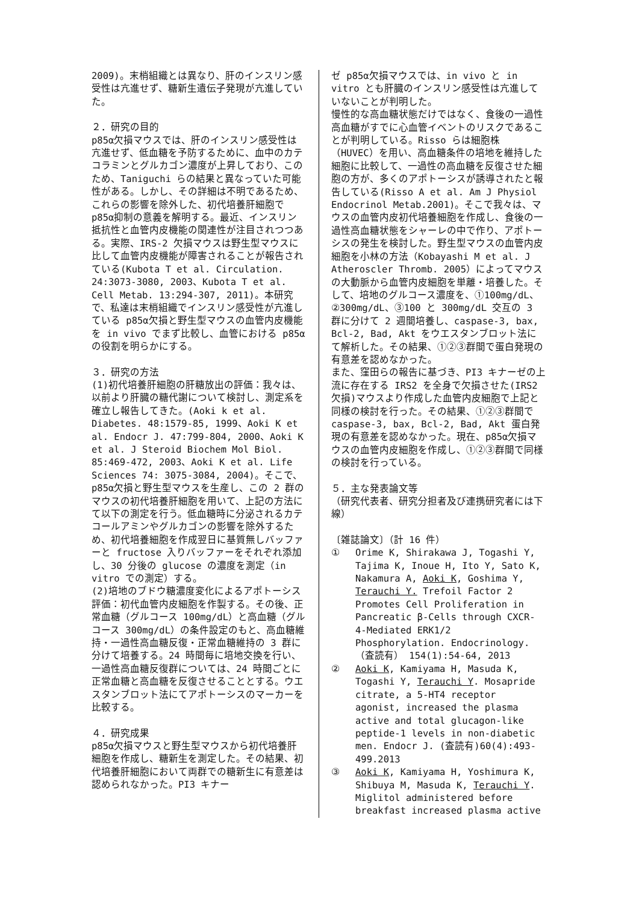2009)。末梢組織とは異なり、肝のインスリン感受性は亢進せず、糖新生遺伝子発現が亢進していた。
２．研究の目的
p85α欠損マウスでは、肝のインスリン感受性は亢進せず、低血糖を予防するために、血中のカテコラミンとグルカゴン濃度が上昇しており、このため、Taniguchi らの結果と異なっていた可能性がある。しかし、その詳細は不明であるため、これらの影響を除外した、初代培養肝細胞で p85α抑制の意義を解明する。最近、インスリン抵抗性と血管内皮機能の関連性が注目されつつある。実際、IRS-2 欠損マウスは野生型マウスに比して血管内皮機能が障害されることが報告されている(Kubota T et al. Circulation. 24:3073-3080, 2003、Kubota T et al. Cell Metab. 13:294-307, 2011)。本研究で、私達は末梢組織でインスリン感受性が亢進している p85α欠損と野生型マウスの血管内皮機能を in vivo でまず比較し、血管における p85αの役割を明らかにする。
３．研究の方法
(1)初代培養肝細胞の肝糖放出の評価：我々は、以前より肝臓の糖代謝について検討し、測定系を確立し報告してきた。(Aoki k et al. Diabetes. 48:1579-85, 1999、Aoki K et al. Endocr J. 47:799-804, 2000、Aoki K et al. J Steroid Biochem Mol Biol. 85:469-472, 2003、Aoki K et al. Life Sciences 74: 3075-3084, 2004)。そこで、p85α欠損と野生型マウスを生産し、この 2 群のマウスの初代培養肝細胞を用いて、上記の方法にて以下の測定を行う。低血糖時に分泌されるカテコールアミンやグルカゴンの影響を除外するため、初代培養細胞を作成翌日に基質無しバッファーと fructose 入りバッファーをそれぞれ添加し、30 分後の glucose の濃度を測定（in vitro での測定）する。
(2)培地のブドウ糖濃度変化によるアポトーシス評価：初代血管内皮細胞を作製する。その後、正常血糖（グルコース 100mg/dL）と高血糖（グルコース 300mg/dL）の条件設定のもと、高血糖維持・一過性高血糖反復・正常血糖維持の 3 群に分けて培養する。24 時間毎に培地交換を行い、一過性高血糖反復群については、24 時間ごとに正常血糖と高血糖を反復させることとする。ウエスタンブロット法にてアポトーシスのマーカーを比較する。
４．研究成果
p85α欠損マウスと野生型マウスから初代培養肝細胞を作成し、糖新生を測定した。その結果、初代培養肝細胞において両群での糖新生に有意差は認められなかった。PI3 キナー
ゼ p85α欠損マウスでは、in vivo と in vitro とも肝臓のインスリン感受性は亢進していないことが判明した。
慢性的な高血糖状態だけではなく、食後の一過性高血糖がすでに心血管イベントのリスクであることが判明している。Risso らは細胞株（HUVEC）を用い、高血糖条件の培地を維持した細胞に比較して、一過性の高血糖を反復させた細胞の方が、多くのアポトーシスが誘導されたと報告している(Risso A et al. Am J Physiol Endocrinol Metab.2001)。そこで我々は、マウスの血管内皮初代培養細胞を作成し、食後の一過性高血糖状態をシャーレの中で作り、アポトーシスの発生を検討した。野生型マウスの血管内皮細胞を小林の方法（Kobayashi M et al. J Atheroscler Thromb. 2005）によってマウスの大動脈から血管内皮細胞を単離・培養した。そして、培地のグルコース濃度を、①100mg/dL、②300mg/dL、③100 と 300mg/dL 交互の 3 群に分けて 2 週間培養し、caspase-3, bax, Bcl-2, Bad, Akt をウエスタンブロット法にて解析した。その結果、①②③群間で蛋白発現の有意差を認めなかった。
また、窪田らの報告に基づき、PI3 キナーゼの上流に存在する IRS2 を全身で欠損させた(IRS2 欠損)マウスより作成した血管内皮細胞で上記と同様の検討を行った。その結果、①②③群間で caspase-3, bax, Bcl-2, Bad, Akt 蛋白発現の有意差を認めなかった。現在、p85α欠損マウスの血管内皮細胞を作成し、①②③群間で同様の検討を行っている。
５．主な発表論文等
（研究代表者、研究分担者及び連携研究者には下線）
〔雑誌論文〕（計 16 件）
① Orime K, Shirakawa J, Togashi Y, Tajima K, Inoue H, Ito Y, Sato K, Nakamura A, Aoki K, Goshima Y, Terauchi Y. Trefoil Factor 2 Promotes Cell Proliferation in Pancreatic β-Cells through CXCR-4-Mediated ERK1/2 Phosphorylation. Endocrinology. （査読有） 154(1):54-64, 2013
② Aoki K, Kamiyama H, Masuda K, Togashi Y, Terauchi Y. Mosapride citrate, a 5-HT4 receptor agonist, increased the plasma active and total glucagon-like peptide-1 levels in non-diabetic men. Endocr J. (査読有)60(4):493-499.2013
③ Aoki K, Kamiyama H, Yoshimura K, Shibuya M, Masuda K, Terauchi Y. Miglitol administered before breakfast increased plasma active